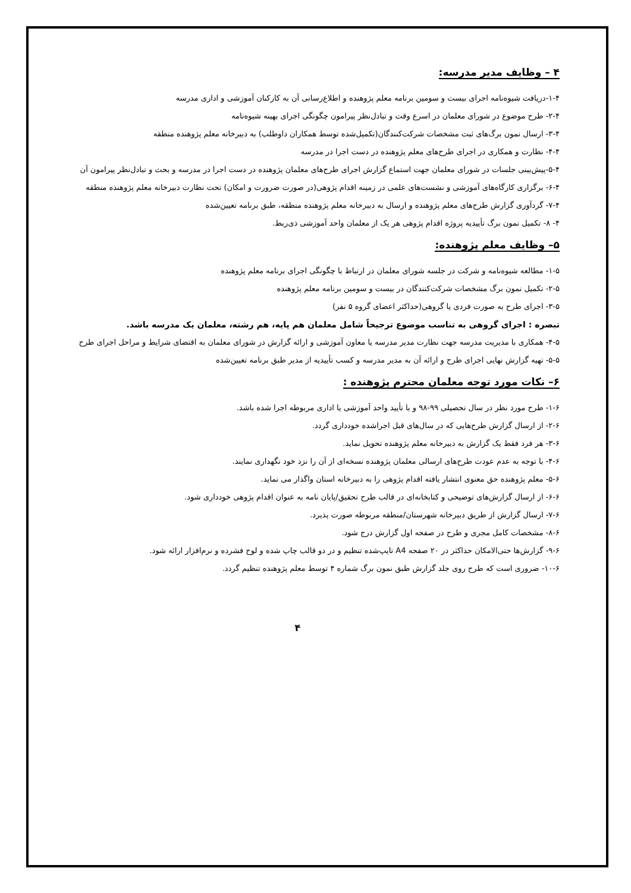۴ – وظایف مدیر مدرسه:
۱-۴-دریافت شیوه‌نامه اجرای بیست و سومین برنامه معلم پژوهنده و اطلاع‌رسانی آن به کارکنان آموزشی و اداری مدرسه
۲-۴- طرح موضوع در شورای معلمان در اسرع وقت و تبادل‌نظر پیرامون چگونگی اجرای بهینه شیوه‌نامه
۳-۴- ارسال نمون برگ‌های ثبت مشخصات شرکت‌کنندگان(تکمیل‌شده توسط همکاران داوطلب) به دبیرخانه معلم پژوهنده منطقه
۴-۴- نظارت و همکاری در اجرای طرح‌های معلم پژوهنده در دست اجرا در مدرسه
۵-۴-پیش‌بینی جلسات در شورای معلمان جهت استماع گزارش اجرای طرح‌های معلمان پژوهنده در دست اجرا در مدرسه و بحث و تبادل‌نظر پیرامون آن
۶-۴- برگزاری کارگاه‌های آموزشی و نشست‌های علمی در زمینه اقدام پژوهی(در صورت ضرورت و امکان) تحت نظارت دبیرخانه معلم پژوهنده منطقه
۷-۴- گردآوری گزارش طرح‌های معلم پژوهنده و ارسال به دبیرخانه معلم پژوهنده منطقه، طبق برنامه تعیین‌شده
۴- ۸- تکمیل نمون برگ تأییدیه پروژه اقدام پژوهی هر یک از معلمان واحد آموزشی ذی‌ربط.
۵– وظایف معلم پژوهنده:
۱-۵- مطالعه شیوه‌نامه و شرکت در جلسه شورای معلمان در ارتباط با چگونگی اجرای برنامه معلم پژوهنده
۲-۵- تکمیل نمون برگ مشخصات شرکت‌کنندگان در بیست و سومین برنامه معلم پژوهنده
۳-۵- اجرای طرح به صورت فردی یا گروهی(حداکثر اعضای گروه ۵ نفر)
تبصره : اجرای گروهی به تناسب موضوع ترجیحاً شامل معلمان هم پایه، هم رشته، معلمان یک مدرسه باشد.
۴-۵- همکاری با مدیریت مدرسه جهت نظارت مدیر مدرسه یا معاون آموزشی و ارائه گزارش در شورای معلمان به اقتضای شرایط و مراحل اجرای طرح
۵-۵- تهیه گزارش نهایی اجرای طرح و ارائه آن به مدیر مدرسه و کسب تأییدیه از مدیر طبق برنامه تعیین‌شده
۶– نکات مورد توجه معلمان محترم پژوهنده :
۱-۶- طرح مورد نظر در سال تحصیلی ۹۹-۹۸ و با تأیید واحد آموزشی یا اداری مربوطه اجرا شده باشد.
۲-۶- از ارسال گزارش طرح‌هایی که در سال‌های قبل اجراشده خودداری گردد.
۳-۶- هر فرد فقط یک گزارش به دبیرخانه معلم پژوهنده تحویل نماید.
۴-۶- با توجه به عدم عودت طرح‌های ارسالی معلمان پژوهنده نسخه‌ای از آن را نزد خود نگهداری نمایند.
۵-۶- معلم پژوهنده حق معنوی انتشار یافته اقدام پژوهی را به دبیرخانه استان واگذار می نماید.
۶-۶- از ارسال گزارش‌های توضیحی و کتابخانه‌ای در قالب طرح تحقیق/پایان نامه به عنوان اقدام پژوهی خودداری شود.
۷-۶- ارسال گزارش از طریق دبیرخانه شهرستان/منطقه مربوطه صورت پذیرد.
۸-۶- مشخصات کامل مجری و طرح در صفحه اول گزارش درج شود.
۹-۶- گزارش‌ها حتی‌الامکان حداکثر در ۲۰ صفحه A4 تایپ‌شده تنظیم و در دو قالب چاپ شده و لوح فشرده و نرم‌افزار ارائه شود.
۱۰-۶- ضروری است که طرح روی جلد گزارش طبق نمون برگ شماره ۴ توسط معلم پژوهنده تنظیم گردد.
۴